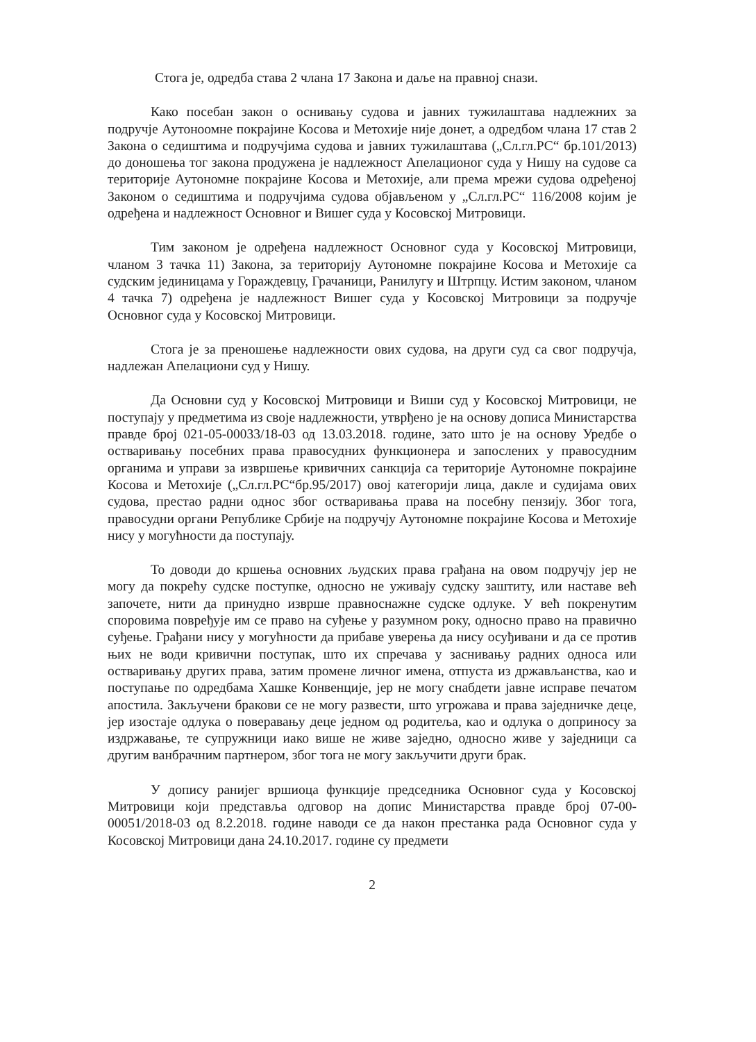Стога је, одредба става 2 члана 17 Закона и даље на правној снази.
Како посебан закон о оснивању судова и јавних тужилаштава надлежних за подручје Аутоноомне покрајине Косова и Метохије није донет, а одредбом члана 17 став 2 Закона о седиштима и подручјима судова и јавних тужилаштава („Сл.гл.РС“ бр.101/2013) до доношења тог закона продужена је надлежност Апелационог суда у Нишу на судове са територије Аутономне покрајине Косова и Метохије, али према мрежи судова одређеној Законом о седиштима и подручјима судова објављеном у „Сл.гл.РС“ 116/2008 којим је одређена и надлежност Основног и Вишег суда у Косовској Митровици.
Тим законом је одређена надлежност Основног суда у Косовској Митровици, чланом 3 тачка 11) Закона, за територију Аутономне покрајине Косова и Метохије са судским јединицама у Гораждевцу, Грачаници, Ранилугу и Штрпцу. Истим законом, чланом 4 тачка 7) одређена је надлежност Вишег суда у Косовској Митровици за подручје Основног суда у Косовској Митровици.
Стога је за преношење надлежности ових судова, на други суд са свог подручја, надлежан Апелациони суд у Нишу.
Да Основни суд у Косовској Митровици и Виши суд у Косовској Митровици, не поступају у предметима из своје надлежности, утврђено је на основу дописа Министарства правде број 021-05-00033/18-03 од 13.03.2018. године, зато што је на основу Уредбе о остваривању посебних права правосудних функционера и запослених у правосудним органима и управи за извршење кривичних санкција са територије Аутономне покрајине Косова и Метохије („Сл.гл.РС“бр.95/2017) овој категорији лица, дакле и судијама ових судова, престао радни однос због остваривања права на посебну пензију. Због тога, правосудни органи Републике Србије на подручју Аутономне покрајине Косова и Метохије нису у могућности да поступају.
То доводи до кршења основних људских права грађана на овом подручју јер не могу да покрећу судске поступке, односно не уживају судску заштиту, или наставе већ започете, нити да принудно изврше правноснажне судске одлуке. У већ покренутим споровима повређује им се право на суђење у разумном року, односно право на правично суђење. Грађани нису у могућности да прибаве уверења да нису осуђивани и да се против њих не води кривични поступак, што их спречава у заснивању радних односа или остваривању других права, затим промене личног имена, отпуста из држављанства, као и поступање по одредбама Хашке Конвенције, јер не могу снабдети јавне исправе печатом апостила. Закључени бракови се не могу развести, што угрожава и права заједничке деце, јер изостаје одлука о поверавању деце једном од родитеља, као и одлука о доприносу за издржавање, те супружници иако више не живе заједно, односно живе у заједници са другим ванбрачним партнером, због тога не могу закључити други брак.
У допису ранијег вршиоца функције председника Основног суда у Косовској Митровици који представља одговор на допис Министарства правде број 07-00-00051/2018-03 од 8.2.2018. године наводи се да након престанка рада Основног суда у Косовској Митровици дана 24.10.2017. године су предмети
2